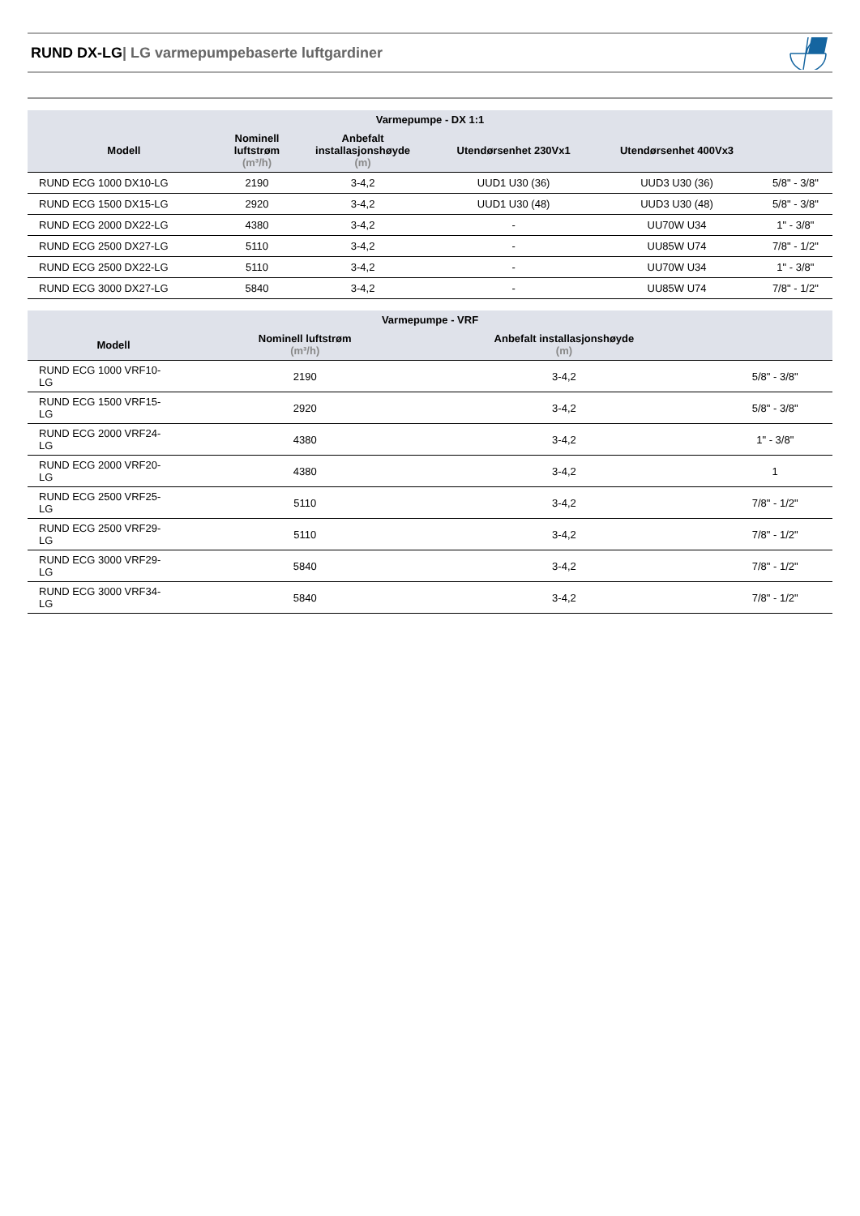RUND DX-LG| LG varmepumpebaserte luftgardiner
| Varmepumpe - DX 1:1 | | | | | |
| --- | --- | --- | --- | --- | --- |
| Modell | Nominell luftstrøm (m³/h) | Anbefalt installasjonshøyde (m) | Utendørsenhet 230Vx1 | Utendørsenhet 400Vx3 | |
| RUND ECG 1000 DX10-LG | 2190 | 3-4,2 | UUD1 U30 (36) | UUD3 U30 (36) | 5/8" - 3/8" |
| RUND ECG 1500 DX15-LG | 2920 | 3-4,2 | UUD1 U30 (48) | UUD3 U30 (48) | 5/8" - 3/8" |
| RUND ECG 2000 DX22-LG | 4380 | 3-4,2 | - | UU70W U34 | 1" - 3/8" |
| RUND ECG 2500 DX27-LG | 5110 | 3-4,2 | - | UU85W U74 | 7/8" - 1/2" |
| RUND ECG 2500 DX22-LG | 5110 | 3-4,2 | - | UU70W U34 | 1" - 3/8" |
| RUND ECG 3000 DX27-LG | 5840 | 3-4,2 | - | UU85W U74 | 7/8" - 1/2" |
| Varmepumpe - VRF | | | |
| --- | --- | --- | --- |
| Modell | Nominell luftstrøm (m³/h) | Anbefalt installasjonshøyde (m) | |
| RUND ECG 1000 VRF10- LG | 2190 | 3-4,2 | 5/8" - 3/8" |
| RUND ECG 1500 VRF15- LG | 2920 | 3-4,2 | 5/8" - 3/8" |
| RUND ECG 2000 VRF24- LG | 4380 | 3-4,2 | 1" - 3/8" |
| RUND ECG 2000 VRF20- LG | 4380 | 3-4,2 | 1 |
| RUND ECG 2500 VRF25- LG | 5110 | 3-4,2 | 7/8" - 1/2" |
| RUND ECG 2500 VRF29- LG | 5110 | 3-4,2 | 7/8" - 1/2" |
| RUND ECG 3000 VRF29- LG | 5840 | 3-4,2 | 7/8" - 1/2" |
| RUND ECG 3000 VRF34- LG | 5840 | 3-4,2 | 7/8" - 1/2" |